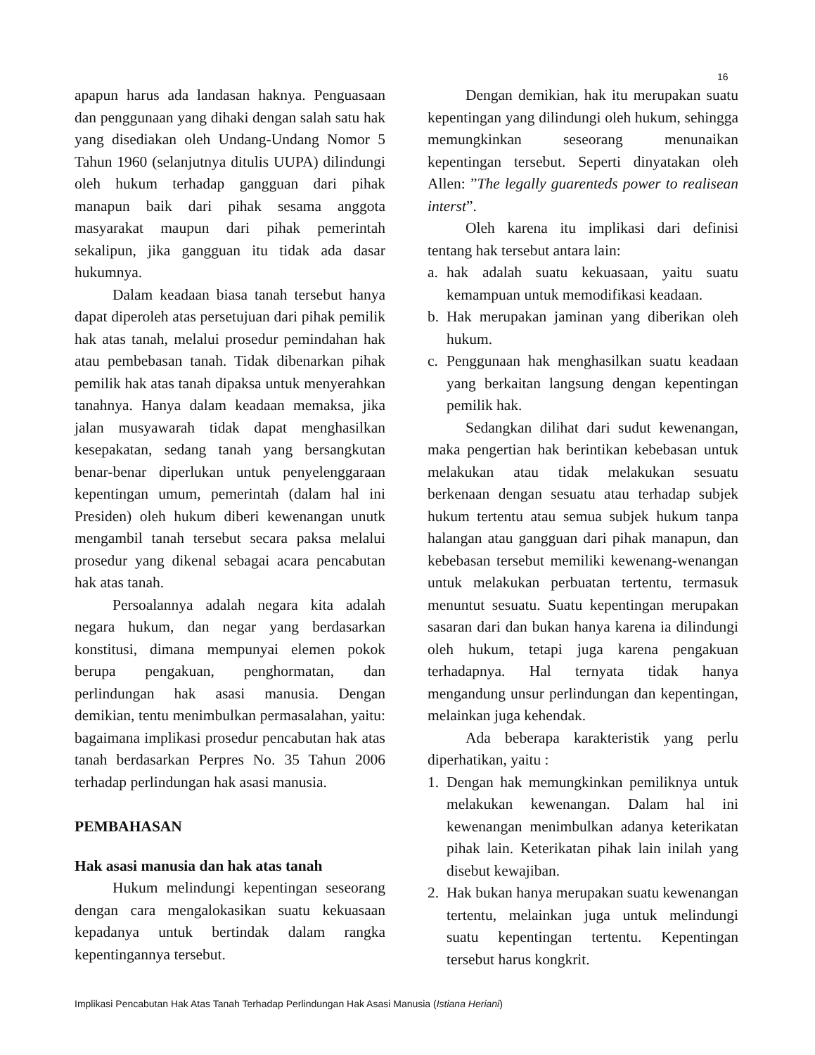16
apapun harus ada landasan haknya. Penguasaan dan penggunaan yang dihaki dengan salah satu hak yang disediakan oleh Undang-Undang Nomor 5 Tahun 1960 (selanjutnya ditulis UUPA) dilindungi oleh hukum terhadap gangguan dari pihak manapun baik dari pihak sesama anggota masyarakat maupun dari pihak pemerintah sekalipun, jika gangguan itu tidak ada dasar hukumnya.
Dalam keadaan biasa tanah tersebut hanya dapat diperoleh atas persetujuan dari pihak pemilik hak atas tanah, melalui prosedur pemindahan hak atau pembebasan tanah. Tidak dibenarkan pihak pemilik hak atas tanah dipaksa untuk menyerahkan tanahnya. Hanya dalam keadaan memaksa, jika jalan musyawarah tidak dapat menghasilkan kesepakatan, sedang tanah yang bersangkutan benar-benar diperlukan untuk penyelenggaraan kepentingan umum, pemerintah (dalam hal ini Presiden) oleh hukum diberi kewenangan unutk mengambil tanah tersebut secara paksa melalui prosedur yang dikenal sebagai acara pencabutan hak atas tanah.
Persoalannya adalah negara kita adalah negara hukum, dan negar yang berdasarkan konstitusi, dimana mempunyai elemen pokok berupa pengakuan, penghormatan, dan perlindungan hak asasi manusia. Dengan demikian, tentu menimbulkan permasalahan, yaitu: bagaimana implikasi prosedur pencabutan hak atas tanah berdasarkan Perpres No. 35 Tahun 2006 terhadap perlindungan hak asasi manusia.
PEMBAHASAN
Hak asasi manusia dan hak atas tanah
Hukum melindungi kepentingan seseorang dengan cara mengalokasikan suatu kekuasaan kepadanya untuk bertindak dalam rangka kepentingannya tersebut.
Dengan demikian, hak itu merupakan suatu kepentingan yang dilindungi oleh hukum, sehingga memungkinkan seseorang menunaikan kepentingan tersebut. Seperti dinyatakan oleh Allen: ”The legally guarenteds power to realisean interst”.
Oleh karena itu implikasi dari definisi tentang hak tersebut antara lain:
a. hak adalah suatu kekuasaan, yaitu suatu kemampuan untuk memodifikasi keadaan.
b. Hak merupakan jaminan yang diberikan oleh hukum.
c. Penggunaan hak menghasilkan suatu keadaan yang berkaitan langsung dengan kepentingan pemilik hak.
Sedangkan dilihat dari sudut kewenangan, maka pengertian hak berintikan kebebasan untuk melakukan atau tidak melakukan sesuatu berkenaan dengan sesuatu atau terhadap subjek hukum tertentu atau semua subjek hukum tanpa halangan atau gangguan dari pihak manapun, dan kebebasan tersebut memiliki kewenang-wenangan untuk melakukan perbuatan tertentu, termasuk menuntut sesuatu. Suatu kepentingan merupakan sasaran dari dan bukan hanya karena ia dilindungi oleh hukum, tetapi juga karena pengakuan terhadapnya. Hal ternyata tidak hanya mengandung unsur perlindungan dan kepentingan, melainkan juga kehendak.
Ada beberapa karakteristik yang perlu diperhatikan, yaitu :
1. Dengan hak memungkinkan pemiliknya untuk melakukan kewenangan. Dalam hal ini kewenangan menimbulkan adanya keterikatan pihak lain. Keterikatan pihak lain inilah yang disebut kewajiban.
2. Hak bukan hanya merupakan suatu kewenangan tertentu, melainkan juga untuk melindungi suatu kepentingan tertentu. Kepentingan tersebut harus kongkrit.
Implikasi Pencabutan Hak Atas Tanah Terhadap Perlindungan Hak Asasi Manusia (Istiana Heriani)